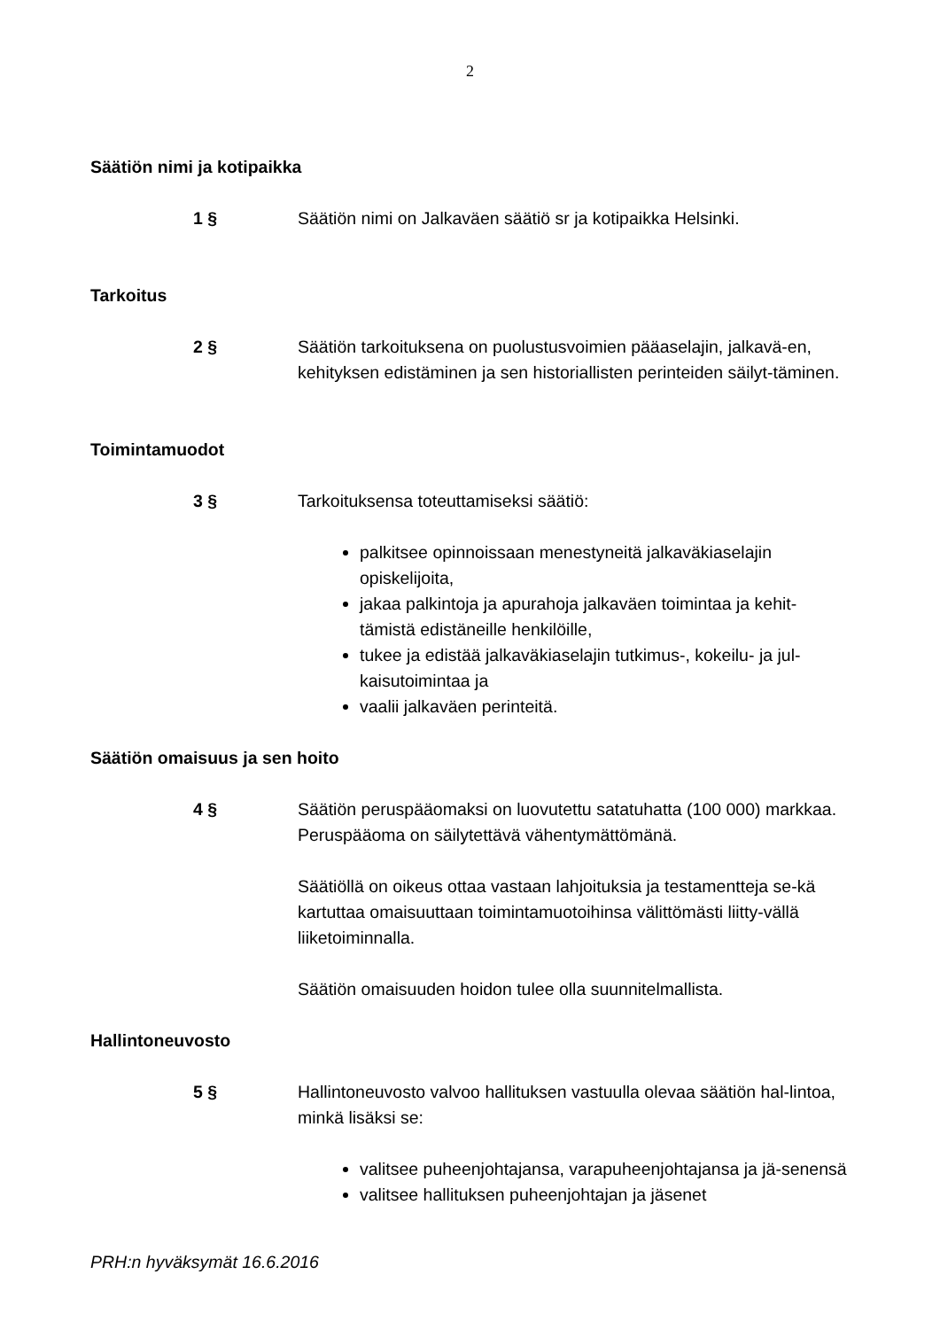2
Säätiön nimi ja kotipaikka
1 § Säätiön nimi on Jalkaväen säätiö sr ja kotipaikka Helsinki.
Tarkoitus
2 § Säätiön tarkoituksena on puolustusvoimien pääaselajin, jalkavä-en, kehityksen edistäminen ja sen historiallisten perinteiden säilyt-täminen.
Toimintamuodot
3 § Tarkoituksensa toteuttamiseksi säätiö:
palkitsee opinnoissaan menestyneitä jalkaväkiaselajin opiskelijoita,
jakaa palkintoja ja apurahoja jalkaväen toimintaa ja kehit-tämistä edistäneille henkilöille,
tukee ja edistää jalkaväkiaselajin tutkimus-, kokeilu- ja jul-kaisutoimintaa ja
vaalii jalkaväen perinteitä.
Säätiön omaisuus ja sen hoito
4 § Säätiön peruspääomaksi on luovutettu satatuhatta (100 000) markkaa. Peruspääoma on säilytettävä vähentymättömänä.
Säätiöllä on oikeus ottaa vastaan lahjoituksia ja testamentteja se-kä kartuttaa omaisuuttaan toimintamuotoihinsa välittömästi liitty-vällä liiketoiminnalla.
Säätiön omaisuuden hoidon tulee olla suunnitelmallista.
Hallintoneuvosto
5 § Hallintoneuvosto valvoo hallituksen vastuulla olevaa säätiön hal-lintoa, minkä lisäksi se:
valitsee puheenjohtajansa, varapuheenjohtajansa ja jä-senensä
valitsee hallituksen puheenjohtajan ja jäsenet
PRH:n hyväksymät 16.6.2016